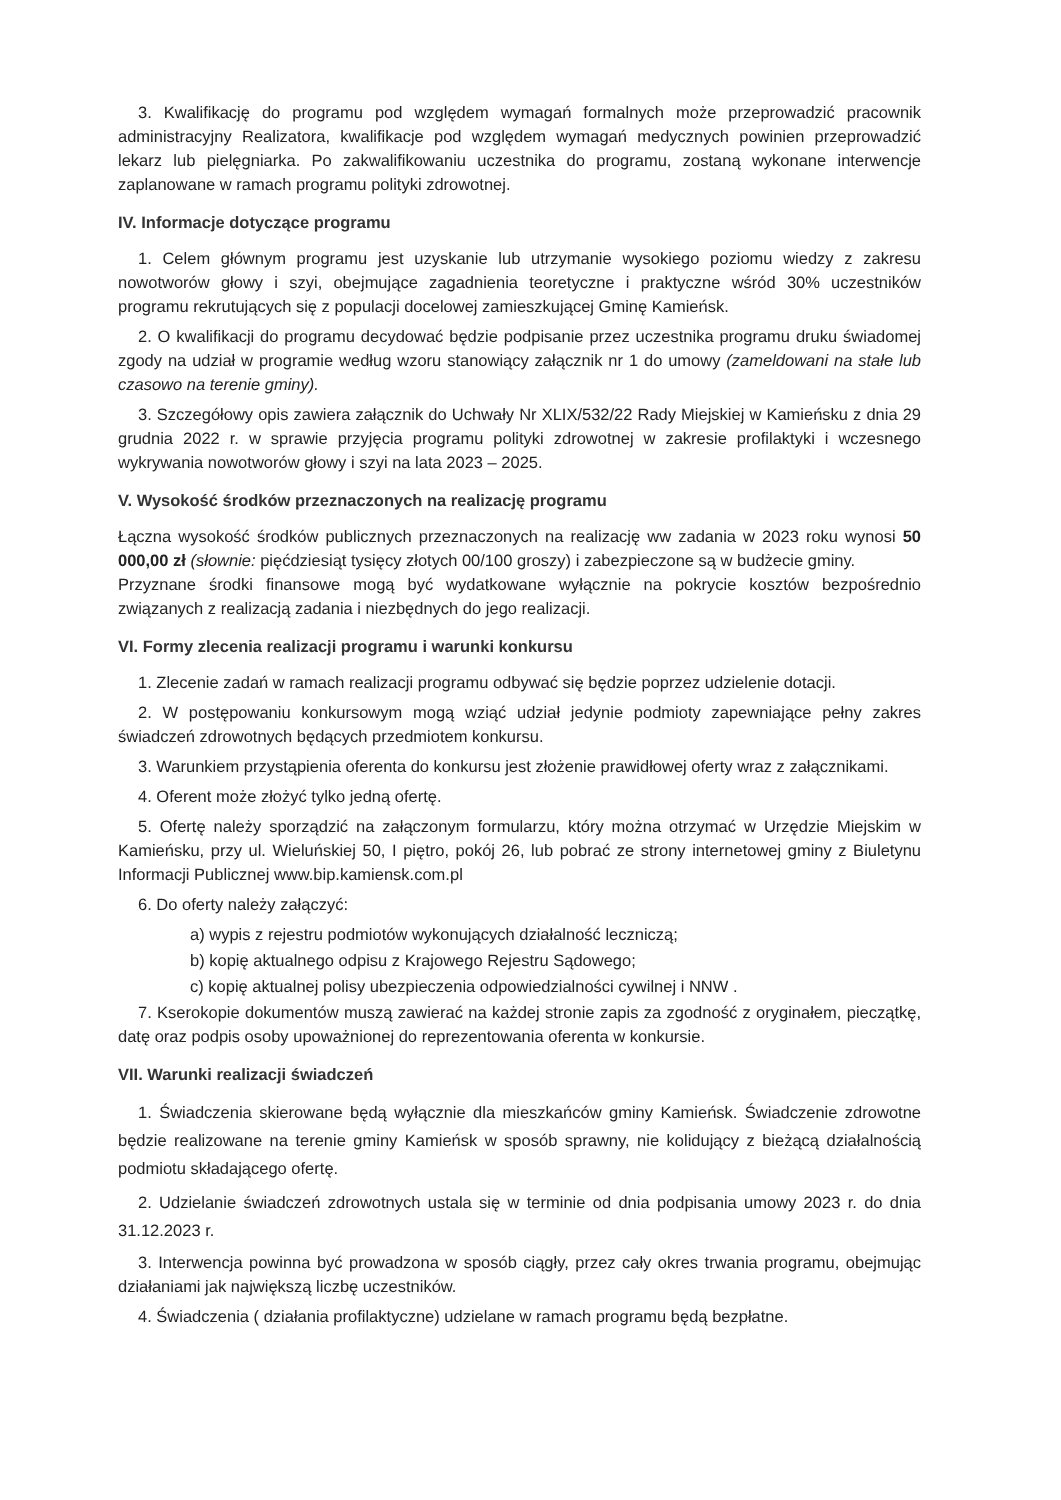3. Kwalifikację do programu pod względem wymagań formalnych może przeprowadzić pracownik administracyjny Realizatora, kwalifikacje pod względem wymagań medycznych powinien przeprowadzić lekarz lub pielęgniarka. Po zakwalifikowaniu uczestnika do programu, zostaną wykonane interwencje zaplanowane w ramach programu polityki zdrowotnej.
IV. Informacje dotyczące programu
1. Celem głównym programu jest uzyskanie lub utrzymanie wysokiego poziomu wiedzy z zakresu nowotworów głowy i szyi, obejmujące zagadnienia teoretyczne i praktyczne wśród 30% uczestników programu rekrutujących się z populacji docelowej zamieszkującej Gminę Kamieńsk.
2. O kwalifikacji do programu decydować będzie podpisanie przez uczestnika programu druku świadomej zgody na udział w programie według wzoru stanowiący załącznik nr 1 do umowy (zameldowani na stałe lub czasowo na terenie gminy).
3. Szczegółowy opis zawiera załącznik do Uchwały Nr XLIX/532/22 Rady Miejskiej w Kamieńsku z dnia 29 grudnia 2022 r. w sprawie przyjęcia programu polityki zdrowotnej w zakresie profilaktyki i wczesnego wykrywania nowotworów głowy i szyi na lata 2023 – 2025.
V. Wysokość środków przeznaczonych na realizację programu
Łączna wysokość środków publicznych przeznaczonych na realizację ww zadania w 2023 roku wynosi 50 000,00 zł (słownie: pięćdziesiąt tysięcy złotych 00/100 groszy) i zabezpieczone są w budżecie gminy.
Przyznane środki finansowe mogą być wydatkowane wyłącznie na pokrycie kosztów bezpośrednio związanych z realizacją zadania i niezbędnych do jego realizacji.
VI. Formy zlecenia realizacji programu i warunki konkursu
1. Zlecenie zadań w ramach realizacji programu odbywać się będzie poprzez udzielenie dotacji.
2. W postępowaniu konkursowym mogą wziąć udział jedynie podmioty zapewniające pełny zakres świadczeń zdrowotnych będących przedmiotem konkursu.
3. Warunkiem przystąpienia oferenta do konkursu jest złożenie prawidłowej oferty wraz z załącznikami.
4. Oferent może złożyć tylko jedną ofertę.
5. Ofertę należy sporządzić na załączonym formularzu, który można otrzymać w Urzędzie Miejskim w Kamieńsku, przy ul. Wieluńskiej 50, I piętro, pokój 26, lub pobrać ze strony internetowej gminy z Biuletynu Informacji Publicznej www.bip.kamiensk.com.pl
6. Do oferty należy załączyć:
a) wypis z rejestru podmiotów wykonujących działalność leczniczą;
b) kopię aktualnego odpisu z Krajowego Rejestru Sądowego;
c) kopię aktualnej polisy ubezpieczenia odpowiedzialności cywilnej i NNW .
7. Kserokopie dokumentów muszą zawierać na każdej stronie zapis za zgodność z oryginałem, pieczątkę, datę oraz podpis osoby upoważnionej do reprezentowania oferenta w konkursie.
VII. Warunki realizacji świadczeń
1. Świadczenia skierowane będą wyłącznie dla mieszkańców gminy Kamieńsk. Świadczenie zdrowotne będzie realizowane na terenie gminy Kamieńsk w sposób sprawny, nie kolidujący z bieżącą działalnością podmiotu składającego ofertę.
2. Udzielanie świadczeń zdrowotnych ustala się w terminie od dnia podpisania umowy 2023 r. do dnia 31.12.2023 r.
3. Interwencja powinna być prowadzona w sposób ciągły, przez cały okres trwania programu, obejmując działaniami jak największą liczbę uczestników.
4. Świadczenia ( działania profilaktyczne) udzielane w ramach programu będą bezpłatne.